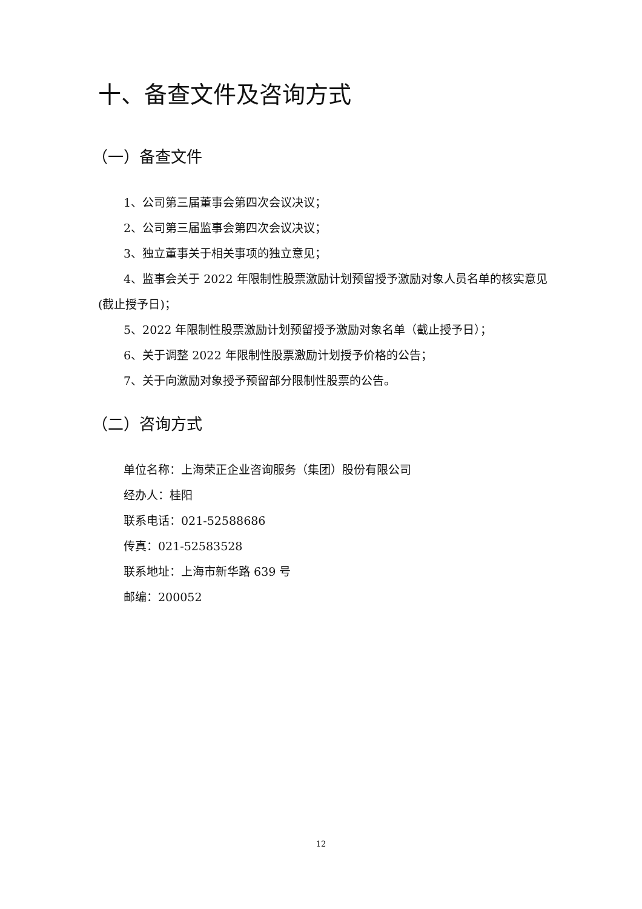十、备查文件及咨询方式
（一）备查文件
1、公司第三届董事会第四次会议决议；
2、公司第三届监事会第四次会议决议；
3、独立董事关于相关事项的独立意见；
4、监事会关于 2022 年限制性股票激励计划预留授予激励对象人员名单的核实意见(截止授予日)；
5、2022 年限制性股票激励计划预留授予激励对象名单（截止授予日）；
6、关于调整 2022 年限制性股票激励计划授予价格的公告；
7、关于向激励对象授予预留部分限制性股票的公告。
（二）咨询方式
单位名称：上海荣正企业咨询服务（集团）股份有限公司
经办人：桂阳
联系电话：021-52588686
传真：021-52583528
联系地址：上海市新华路 639 号
邮编：200052
12